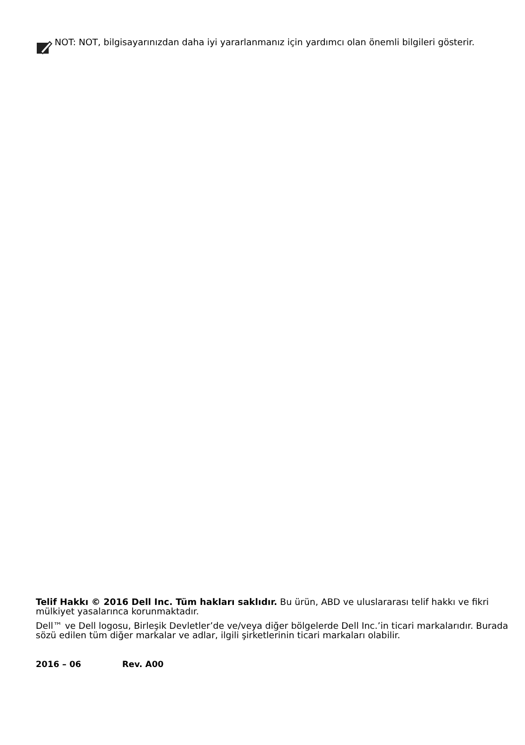NOT: NOT, bilgisayarınızdan daha iyi yararlanmanız için yardımcı olan önemli bilgileri gösterir.
Telif Hakkı © 2016 Dell Inc. Tüm hakları saklıdır. Bu ürün, ABD ve uluslararası telif hakkı ve fikri mülkiyet yasalarınca korunmaktadır.
Dell™ ve Dell logosu, Birleşik Devletler’de ve/veya diğer bölgelerde Dell Inc.’in ticari markalarıdır. Burada sözü edilen tüm diğer markalar ve adlar, ilgili şirketlerinin ticari markaları olabilir.
2016 – 06 Rev. A00